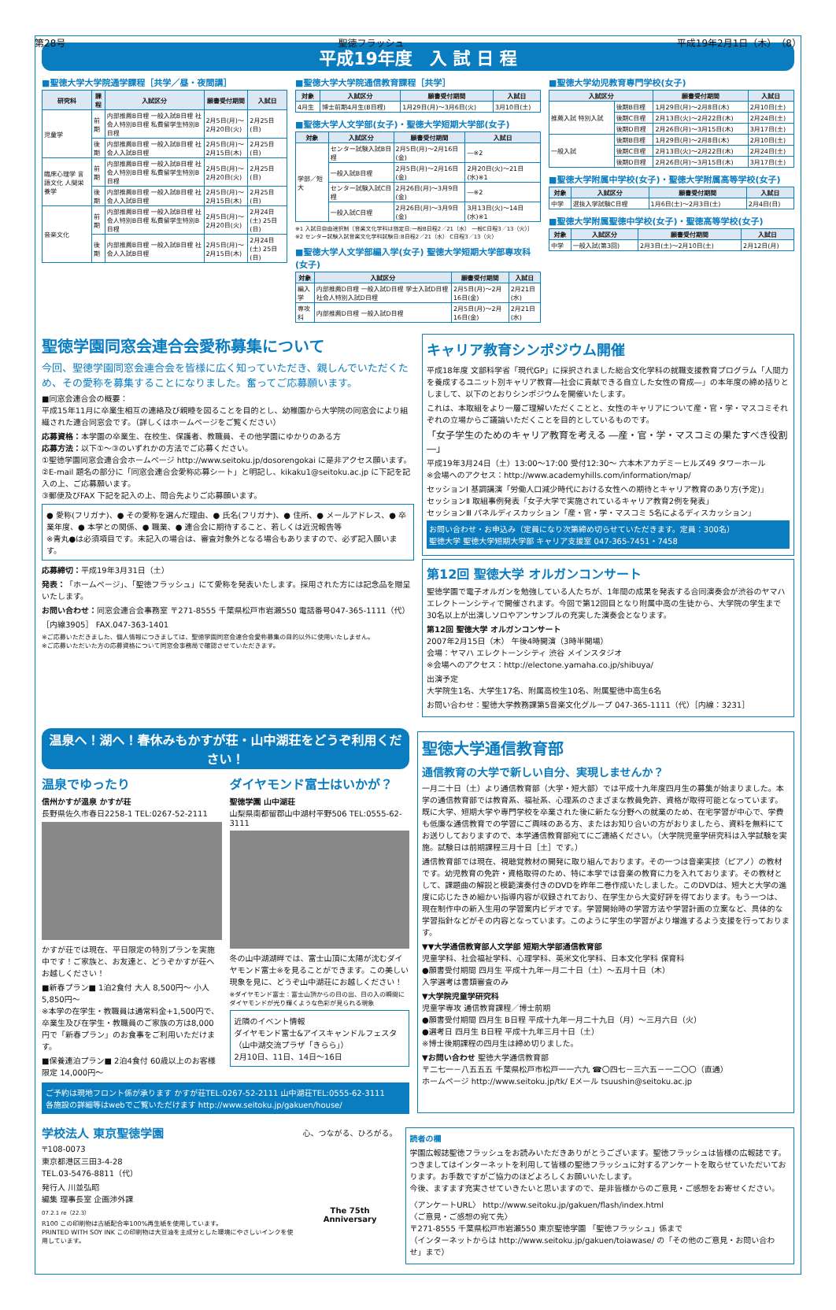第28号 聖徳フラッシュ 平成19年2月1日（木）　（8）
平成19年度　入 試 日 程
■聖徳大学大学院通学課程［共学／昼・夜間講］
| 研究科 | 課程 | 入試区分 | 願書受付期間 | 入試日 |
| --- | --- | --- | --- | --- |
| 児童学 | 前期 | 内部推薦B日程 一般入試B日程 社会人特別B日程 私費留学生特別B日程 | 2月5日(月)～2月20日(火) | 2月25日(日) |
| | 後期 | 内部推薦B日程 一般入試B日程 社会人入試B日程 | 2月5日(月)～2月15日(木) | 2月25日(日) |
| 臨床心理学 言語文化 人間栄養学 | 前期 | 内部推薦B日程 一般入試B日程 社会人特別B日程 私費留学生特別B日程 | 2月5日(月)～2月20日(火) | 2月25日(日) |
| | 後期 | 内部推薦B日程 一般入試B日程 社会人入試B日程 | 2月5日(月)～2月15日(木) | 2月25日(日) |
| 音楽文化 | 前期 | 内部推薦B日程 一般入試B日程 社会人特別B日程 私費留学生特別B日程 | 2月5日(月)～2月20日(火) | 2月24日(土) 25日(日) |
| | 後期 | 内部推薦B日程 一般入試B日程 社会人入試B日程 | 2月5日(月)～2月15日(木) | 2月24日(土) 25日(日) |
■聖徳大学大学院通信教育課程［共学］
| 対象 | 入試区分 | 願書受付期間 | 入試日 |
| --- | --- | --- | --- |
| 4月生 | 博士前期4月生(B日程) | 1月29日(月)～3月6日(火) | 3月10日(土) |
■聖徳大学人文学部(女子)・聖徳大学短期大学部(女子)
| 対象 | 入試区分 | 願書受付期間 | 入試日 |
| --- | --- | --- | --- |
| 学部／短大 | センター試験入試B日程 | 2月5日(月)～2月16日(金) | ―※2 |
| | 一般入試B日程 | 2月5日(月)～2月16日(金) | 2月20日(火)～21日(水)※1 |
| | センター試験入試C日程 | 2月26日(月)～3月9日(金) | ―※2 |
| | 一般入試C日程 | 2月26日(月)～3月9日(金) | 3月13日(火)～14日(水)※1 |
※1 入試日自由選択制〔音楽文化学科は指定日:一般B日程2／21（水） 一般C日程3／13（火）〕
※2 センター試験入試音楽文化学科試験日:B日程2／21（水） C日程3／13（火）
■聖徳大学人文学部編入学(女子) 聖徳大学短期大学部専攻科(女子)
| 対象 | 入試区分 | 願書受付期間 | 入試日 |
| --- | --- | --- | --- |
| 編入学 | 内部推薦D日程 一般入試D日程 学士入試D日程 社会人特別入試D日程 | 2月5日(月)～2月16日(金) | 2月21日(水) |
| 専攻科 | 内部推薦D日程 一般入試D日程 | 2月5日(月)～2月16日(金) | 2月21日(水) |
■聖徳大学幼児教育専門学校(女子)
| 入試区分 | | 願書受付期間 | 入試日 |
| --- | --- | --- | --- |
| 推薦入試 特別入試 | 後期B日程 | 1月29日(月)～2月8日(木) | 2月10日(土) |
| | 後期C日程 | 2月13日(火)～2月22日(木) | 2月24日(土) |
| | 後期D日程 | 2月26日(月)～3月15日(木) | 3月17日(土) |
| 一般入試 | 後期B日程 | 1月29日(月)～2月8日(木) | 2月10日(土) |
| | 後期C日程 | 2月13日(火)～2月22日(木) | 2月24日(土) |
| | 後期D日程 | 2月26日(月)～3月15日(木) | 3月17日(土) |
■聖徳大学附属中学校(女子)・聖徳大学附属高等学校(女子)
| 対象 | 入試区分 | 願書受付期間 | 入試日 |
| --- | --- | --- | --- |
| 中学 | 選抜入学試験C日程 | 1月6日(土)～2月3日(土) | 2月4日(日) |
■聖徳大学附属聖徳中学校(女子)・聖徳高等学校(女子)
| 対象 | 入試区分 | 願書受付期間 | 入試日 |
| --- | --- | --- | --- |
| 中学 | 一般入試(第3回) | 2月3日(土)～2月10日(土) | 2月12日(月) |
聖徳学園同窓会連合会愛称募集について
今回、聖徳学園同窓会連合会を皆様に広く知っていただき、親しんでいただくため、その愛称を募集することになりました。奮ってご応募願います。
■同窓会連合会の概要：
平成15年11月に卒業生相互の連絡及び親睦を図ることを目的とし、幼稚園から大学院の同窓会により組織された連合同窓会です。（詳しくはホームページをご覧ください）
応募資格：本学園の卒業生、在校生、保護者、教職員、その他学園にゆかりのある方
応募方法：以下①～③のいずれかの方法でご応募ください。
①聖徳学園同窓会連合会ホームページ http://www.seitoku.jp/dosorengokai に是非アクセス願います。
②E-mail 題名の部分に「同窓会連合会愛称応募シート」と明記し、kikaku1@seitoku.ac.jp に下記を記入の上、ご応募願います。
③郵便及びFAX 下記を記入の上、問合先よりご応募願います。
● 愛称(フリガナ)、● その愛称を選んだ理由、● 氏名(フリガナ)、● 住所、● メールアドレス、● 卒業年度、● 本学との関係、● 職業、● 連合会に期待すること、若しくは近況報告等
※青丸●は必須項目です。未記入の場合は、審査対象外となる場合もありますので、必ず記入願います。
応募締切：平成19年3月31日（土）
発表：「ホームページ」、「聖徳フラッシュ」にて愛称を発表いたします。採用された方には記念品を贈呈いたします。
お問い合わせ：同窓会連合会事務室 〒271-8555 千葉県松戸市岩瀬550 電話番号047-365-1111（代）［内線3905］ FAX.047-363-1401
※ご応募いただきました、個人情報につきましては、聖徳学園同窓会連合会愛称募集の目的以外に使用いたしません。
※ご応募いただいた方の応募資格について同窓会事務局で確認させていただきます。
キャリア教育シンポジウム開催
平成18年度 文部科学省「現代GP」に採択されました総合文化学科の就職支援教育プログラム「人間力を養成するユニット別キャリア教育―社会に貢献できる自立した女性の育成―」の本年度の締め括りとしまして、以下のとおりシンポジウムを開催いたします。
これは、本取組をより一層ご理解いただくことと、女性のキャリアについて産・官・学・マスコミそれぞれの立場からご議論いただくことを目的としているものです。
「女子学生のためのキャリア教育を考える ―産・官・学・マスコミの果たすべき役割―」
平成19年3月24日（土）13:00～17:00 受付12:30～ 六本木アカデミーヒルズ49 タワーホール
※会場へのアクセス：http://www.academyhills.com/information/map/
セッションⅠ 基調講演「労働人口減少時代における女性への期待とキャリア教育のあり方(予定)」
セッションⅡ 取組事例発表「女子大学で実施されているキャリア教育2例を発表」
セッションⅢ パネルディスカッション「産・官・学・マスコミ 5名によるディスカッション」
お問い合わせ・お申込み（定員になり次第締め切らせていただきます。定員：300名）
聖徳大学 聖徳大学短期大学部 キャリア支援室 047-365-7451・7458
第12回 聖徳大学 オルガンコンサート
聖徳学園で電子オルガンを勉強している人たちが、1年間の成果を発表する合同演奏会が渋谷のヤマハエレクトーンシティで開催されます。今回で第12回目となり附属中高の生徒から、大学院の学生まで30名以上が出演しソロやアンサンブルの充実した演奏会となります。
第12回 聖徳大学 オルガンコンサート
2007年2月15日（木） 午後4時開演（3時半開場）
会場：ヤマハ エレクトーンシティ 渋谷 メインスタジオ
※会場へのアクセス：http://electone.yamaha.co.jp/shibuya/
出演予定
大学院生1名、大学生17名、附属高校生10名、附属聖徳中高生6名
お問い合わせ：聖徳大学教務課第5音楽文化グループ 047-365-1111（代）［内線：3231］
温泉へ！湖へ！春休みもかすが荘・山中湖荘をどうぞ利用ください！
温泉でゆったり
信州かすが温泉 かすが荘
長野県佐久市春日2258-1 TEL:0267-52-2111
かすが荘では現在、平日限定の特別プランを実施中です！ご家族と、お友達と、どうぞかすが荘へお越しください！
■新春プラン■ 1泊2食付 大人 8,500円～ 小人 5,850円～
※本学の在学生・教職員は通常料金+1,500円で、卒業生及び在学生・教職員のご家族の方は8,000円で「新春プラン」のお食事をご利用いただけます。
■保養連泊プラン■ 2泊4食付 60歳以上のお客様限定 14,000円～
ダイヤモンド富士はいかが？
聖徳学園 山中湖荘
山梨県南都留郡山中湖村平野506 TEL:0555-62-3111
冬の山中湖湖畔では、富士山頂に太陽が沈むダイヤモンド富士※を見ることができます。この美しい現象を見に、どうぞ山中湖荘にお越しください！
※ダイヤモンド富士：富士山頂からの日の出、日の入の瞬間にダイヤモンドが光り輝くような色彩が見られる現象
近隣のイベント情報
ダイヤモンド富士&アイスキャンドルフェスタ（山中湖交流プラザ「きらら」）
2月10日、11日、14日～16日
ご予約は現地フロント係が承ります かすが荘TEL:0267-52-2111 山中湖荘TEL:0555-62-3111
各施設の詳細等はwebでご覧いただけます http://www.seitoku.jp/gakuen/house/
聖徳大学通信教育部
通信教育の大学で新しい自分、実現しませんか？
一月二十日（土）より通信教育部（大学・短大部）では平成十九年度四月生の募集が始まりました。本学の通信教育部では教育系、福祉系、心理系のさまざまな教員免許、資格が取得可能となっています。既に大学、短期大学や専門学校を卒業された後に新たな分野への就業のため、在宅学習が中心で、学費も低廉な通信教育での学習にご興味のある方、またはお知り合いの方がおりましたら、資料を無料にてお送りしておりますので、本学通信教育部宛てにご連絡ください。（大学院児童学研究科は入学試験を実施。試験日は前期課程三月十日［土］です。）
通信教育部では現在、視聴覚教材の開発に取り組んでおります。その一つは音楽実技（ピアノ）の教材です。幼児教育の免許・資格取得のため、特に本学では音楽の教育に力を入れております。その教材として、課題曲の解説と模範演奏付きのDVDを昨年二巻作成いたしました。このDVDは、短大と大学の進度に応じたきめ細かい指導内容が収録されており、在学生から大変好評を得ております。もう一つは、現在制作中の新入生用の学習案内ビデオです。学習開始時の学習方法や学習計画の立案など、具体的な学習指針などがその内容となっています。このように学生の学習がより増進するよう支援を行っております。
▼▼大学通信教育部人文学部 短期大学部通信教育部
児童学科、社会福祉学科、心理学科、英米文化学科、日本文化学科 保育科
●願書受付期間 四月生 平成十九年一月二十日（土）～五月十日（木）
入学選考は書類審査のみ
▼大学院児童学研究科
児童学専攻 通信教育課程／博士前期
●願書受付期間 四月生 B日程 平成十九年一月二十九日（月）～三月六日（火）
●選考日 四月生 B日程 平成十九年三月十日（土）
※博士後期課程の四月生は締め切りました。
▼お問い合わせ 聖徳大学通信教育部
〒二七一－八五五五 千葉県松戸市松戸一一六九 ☎〇四七－三六五－一二〇〇（直通）
ホームページ http://www.seitoku.jp/tk/ Eメール tsuushin@seitoku.ac.jp
学校法人 東京聖徳学園
〒108-0073
東京都港区三田3-4-28
TEL.03-5476-8811（代）
発行人 川並弘昭
編集 理事長室 企画渉外課
07.2.1 re（22.3）
R100 この印刷物は古紙配合率100%再生紙を使用しています。
PRINTED WITH SOY INK この印刷物は大豆油を主成分とした環境にやさしいインクを使用しています。
心、つながる、ひろがる。
The 75th Anniversary
読者の欄
学園広報誌聖徳フラッシュをお読みいただきありがとうございます。聖徳フラッシュは皆様の広報誌です。つきましてはインターネットを利用して皆様の聖徳フラッシュに対するアンケートを取らせていただいております。お手数ですがご協力のほどよろしくお願いいたします。
今後、ますます充実させていきたいと思いますので、是非皆様からのご意見・ご感想をお寄せください。
〈アンケートURL〉 http://www.seitoku.jp/gakuen/flash/index.html
〈ご意見・ご感想の宛て先〉
〒271-8555 千葉県松戸市岩瀬550 東京聖徳学園 「聖徳フラッシュ」係まで
（インターネットからは http://www.seitoku.jp/gakuen/toiawase/ の「その他のご意見・お問い合わせ」まで）